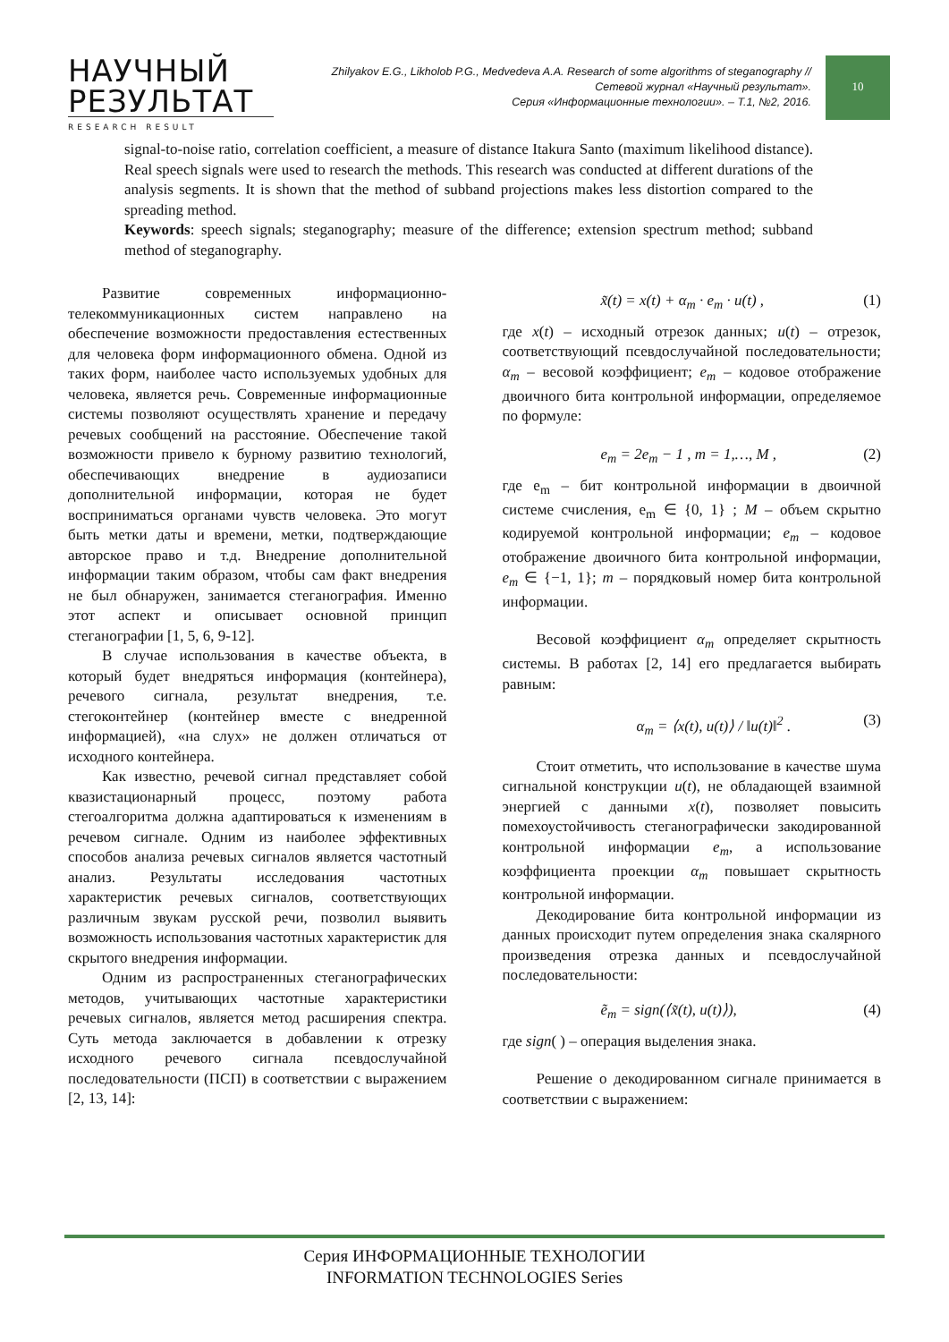НАУЧНЫЙ
РЕЗУЛЬТАТ
RESEARCH RESULT
Zhilyakov E.G., Likholob P.G., Medvedeva A.A. Research of some algorithms of steganography //
Сетевой журнал «Научный результат».
Серия «Информационные технологии». – Т.1, №2, 2016.
10
signal-to-noise ratio, correlation coefficient, a measure of distance Itakura Santo (maximum likelihood distance). Real speech signals were used to research the methods. This research was conducted at different durations of the analysis segments. It is shown that the method of subband projections makes less distortion compared to the spreading method.
Keywords: speech signals; steganography; measure of the difference; extension spectrum method; subband method of steganography.
Развитие современных информационно-телекоммуникационных систем направлено на обеспечение возможности предоставления естественных для человека форм информационного обмена. Одной из таких форм, наиболее часто используемых удобных для человека, является речь. Современные информационные системы позволяют осуществлять хранение и передачу речевых сообщений на расстояние. Обеспечение такой возможности привело к бурному развитию технологий, обеспечивающих внедрение в аудиозаписи дополнительной информации, которая не будет восприниматься органами чувств человека. Это могут быть метки даты и времени, метки, подтверждающие авторское право и т.д. Внедрение дополнительной информации таким образом, чтобы сам факт внедрения не был обнаружен, занимается стеганография. Именно этот аспект и описывает основной принцип стеганографии [1, 5, 6, 9-12].
В случае использования в качестве объекта, в который будет внедряться информация (контейнера), речевого сигнала, результат внедрения, т.е. стегоконтейнер (контейнер вместе с внедренной информацией), «на слух» не должен отличаться от исходного контейнера.
Как известно, речевой сигнал представляет собой квазистационарный процесс, поэтому работа стегоалгоритма должна адаптироваться к изменениям в речевом сигнале. Одним из наиболее эффективных способов анализа речевых сигналов является частотный анализ. Результаты исследования частотных характеристик речевых сигналов, соответствующих различным звукам русской речи, позволил выявить возможность использования частотных характеристик для скрытого внедрения информации.
Одним из распространенных стеганографических методов, учитывающих частотные характеристики речевых сигналов, является метод расширения спектра. Суть метода заключается в добавлении к отрезку исходного речевого сигнала псевдослучайной последовательности (ПСП) в соответствии с выражением [2, 13, 14]:
x̃(t) = x(t) + α<sub>m</sub> · e<sub>m</sub> · u(t) , (1)
где x(t) – исходный отрезок данных; u(t) – отрезок, соответствующий псевдослучайной последовательности; α<sub>m</sub> – весовой коэффициент; e<sub>m</sub> – кодовое отображение двоичного бита контрольной информации, определяемое по формуле:
e<sub>m</sub> = 2e<sub>m</sub> − 1 , m = 1,…, M , (2)
где e<sub>m</sub> – бит контрольной информации в двоичной системе счисления, e<sub>m</sub> ∈ {0, 1} ; M – объем скрытно кодируемой контрольной информации; e<sub>m</sub> – кодовое отображение двоичного бита контрольной информации, e<sub>m</sub> ∈ {−1, 1}; m – порядковый номер бита контрольной информации.
Весовой коэффициент α<sub>m</sub> определяет скрытность системы. В работах [2, 14] его предлагается выбирать равным:
α<sub>m</sub> = ⟨x(t), u(t)⟩ / ‖u(t)‖<sup>2</sup> . (3)
Стоит отметить, что использование в качестве шума сигнальной конструкции u(t), не обладающей взаимной энергией с данными x(t), позволяет повысить помехоустойчивость стеганографически закодированной контрольной информации e<sub>m</sub>, а использование коэффициента проекции α<sub>m</sub> повышает скрытность контрольной информации.
Декодирование бита контрольной информации из данных происходит путем определения знака скалярного произведения отрезка данных и псевдослучайной последовательности:
ẽ<sub>m</sub> = sign(⟨x̃(t), u(t)⟩), (4)
где sign( ) – операция выделения знака.
Решение о декодированном сигнале принимается в соответствии с выражением:
Серия ИНФОРМАЦИОННЫЕ ТЕХНОЛОГИИ
INFORMATION TECHNOLOGIES Series